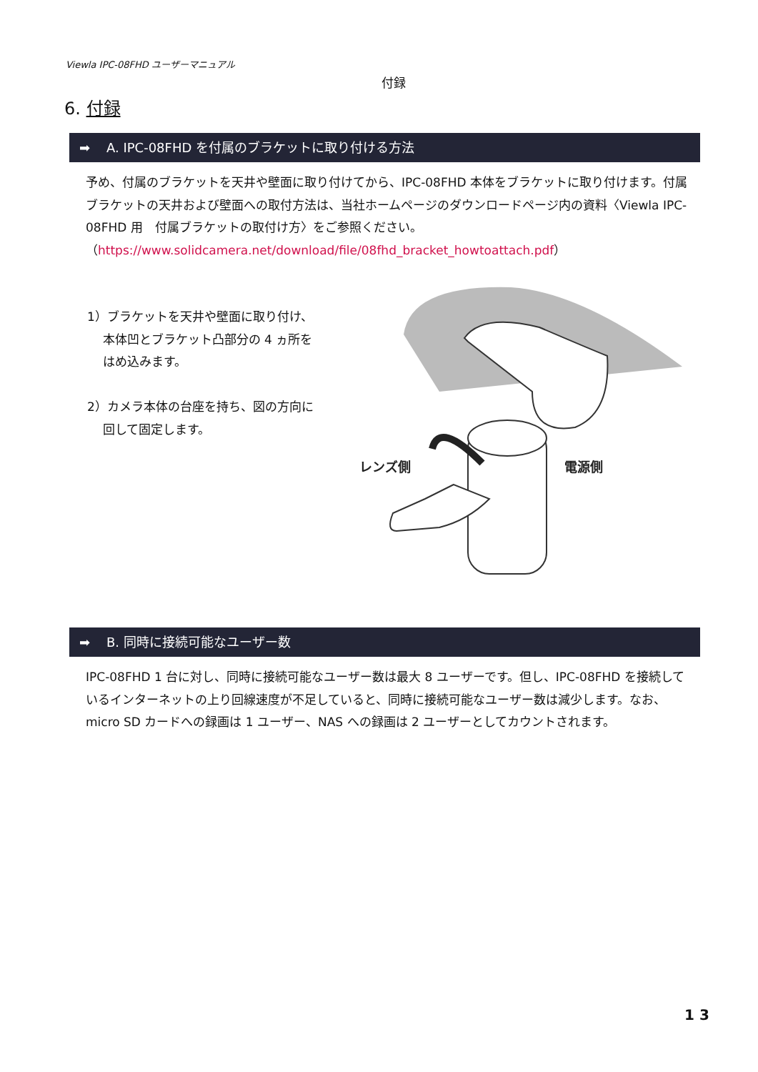Viewla IPC-08FHD ユーザーマニュアル
付録
6. 付録
➡ A. IPC-08FHD を付属のブラケットに取り付ける方法
予め、付属のブラケットを天井や壁面に取り付けてから、IPC-08FHD 本体をブラケットに取り付けます。付属ブラケットの天井および壁面への取付方法は、当社ホームページのダウンロードページ内の資料〈Viewla IPC-08FHD 用　付属ブラケットの取付け方〉をご参照ください。
（https://www.solidcamera.net/download/file/08fhd_bracket_howtoattach.pdf）
1）ブラケットを天井や壁面に取り付け、
本体凹とブラケット凸部分の 4 ヵ所を
はめ込みます。
2）カメラ本体の台座を持ち、図の方向に
回して固定します。
レンズ側
電源側
➡ B. 同時に接続可能なユーザー数
IPC-08FHD 1 台に対し、同時に接続可能なユーザー数は最大 8 ユーザーです。但し、IPC-08FHD を接続しているインターネットの上り回線速度が不足していると、同時に接続可能なユーザー数は減少します。なお、micro SD カードへの録画は 1 ユーザー、NAS への録画は 2 ユーザーとしてカウントされます。
1 3